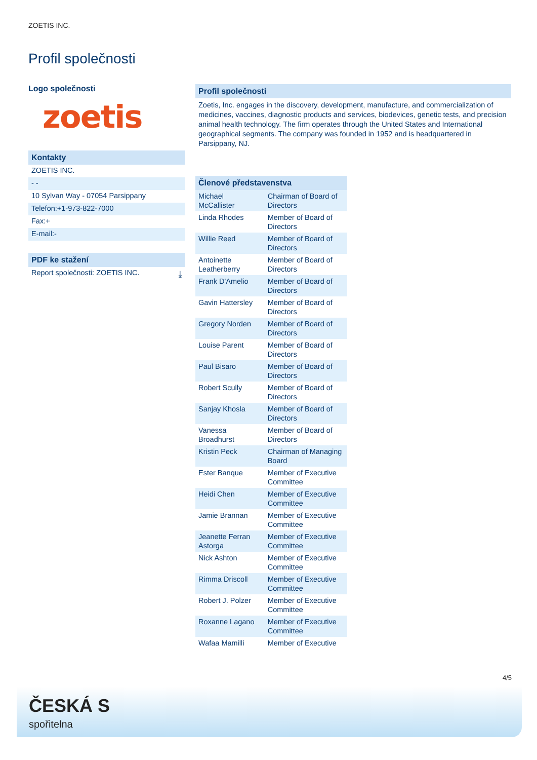ZOETIS INC.
Profil společnosti
Logo společnosti
zoetis
Kontakty
ZOETIS INC.
- -
10 Sylvan Way - 07054 Parsippany
Telefon:+1-973-822-7000
Fax:+
E-mail:-
PDF ke stažení
Report společnosti: ZOETIS INC. ⤓
Profil společnosti
Zoetis, Inc. engages in the discovery, development, manufacture, and commercialization of medicines, vaccines, diagnostic products and services, biodevices, genetic tests, and precision animal health technology. The firm operates through the United States and International geographical segments. The company was founded in 1952 and is headquartered in Parsippany, NJ.
| Členové představenstva | |
| --- | --- |
| Michael McCallister | Chairman of Board of Directors |
| Linda Rhodes | Member of Board of Directors |
| Willie Reed | Member of Board of Directors |
| Antoinette Leatherberry | Member of Board of Directors |
| Frank D'Amelio | Member of Board of Directors |
| Gavin Hattersley | Member of Board of Directors |
| Gregory Norden | Member of Board of Directors |
| Louise Parent | Member of Board of Directors |
| Paul Bisaro | Member of Board of Directors |
| Robert Scully | Member of Board of Directors |
| Sanjay Khosla | Member of Board of Directors |
| Vanessa Broadhurst | Member of Board of Directors |
| Kristin Peck | Chairman of Managing Board |
| Ester Banque | Member of Executive Committee |
| Heidi Chen | Member of Executive Committee |
| Jamie Brannan | Member of Executive Committee |
| Jeanette Ferran Astorga | Member of Executive Committee |
| Nick Ashton | Member of Executive Committee |
| Rimma Driscoll | Member of Executive Committee |
| Robert J. Polzer | Member of Executive Committee |
| Roxanne Lagano | Member of Executive Committee |
| Wafaa Mamilli | Member of Executive |
4/5
ČESKÁ S
spořitelna